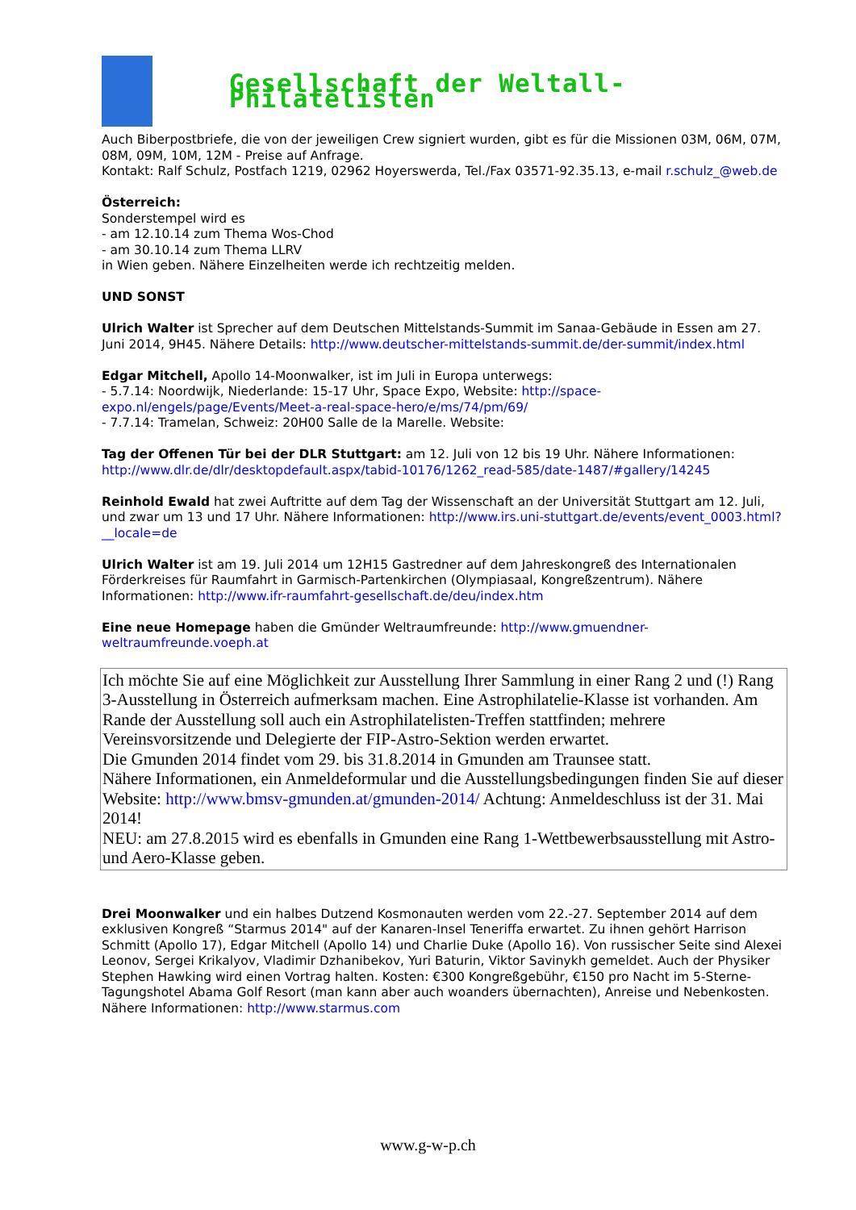Gesellschaft der Weltall-Philatelisten
Auch Biberpostbriefe, die von der jeweiligen Crew signiert wurden, gibt es für die Missionen 03M, 06M, 07M, 08M, 09M, 10M, 12M - Preise auf Anfrage.
Kontakt: Ralf Schulz, Postfach 1219, 02962 Hoyerswerda, Tel./Fax 03571-92.35.13, e-mail r.schulz_@web.de
Österreich:
Sonderstempel wird es
- am 12.10.14 zum Thema Wos-Chod
- am 30.10.14 zum Thema LLRV
in Wien geben. Nähere Einzelheiten werde ich rechtzeitig melden.
UND SONST
Ulrich Walter ist Sprecher auf dem Deutschen Mittelstands-Summit im Sanaa-Gebäude in Essen am 27. Juni 2014, 9H45. Nähere Details: http://www.deutscher-mittelstands-summit.de/der-summit/index.html
Edgar Mitchell, Apollo 14-Moonwalker, ist im Juli in Europa unterwegs:
- 5.7.14: Noordwijk, Niederlande: 15-17 Uhr, Space Expo, Website: http://space-expo.nl/engels/page/Events/Meet-a-real-space-hero/e/ms/74/pm/69/
- 7.7.14: Tramelan, Schweiz: 20H00 Salle de la Marelle. Website:
Tag der Offenen Tür bei der DLR Stuttgart: am 12. Juli von 12 bis 19 Uhr. Nähere Informationen: http://www.dlr.de/dlr/desktopdefault.aspx/tabid-10176/1262_read-585/date-1487/#gallery/14245
Reinhold Ewald hat zwei Auftritte auf dem Tag der Wissenschaft an der Universität Stuttgart am 12. Juli, und zwar um 13 und 17 Uhr. Nähere Informationen: http://www.irs.uni-stuttgart.de/events/event_0003.html?__locale=de
Ulrich Walter ist am 19. Juli 2014 um 12H15 Gastredner auf dem Jahreskongreß des Internationalen Förderkreises für Raumfahrt in Garmisch-Partenkirchen (Olympiasaal, Kongreßzentrum). Nähere Informationen: http://www.ifr-raumfahrt-gesellschaft.de/deu/index.htm
Eine neue Homepage haben die Gmünder Weltraumfreunde: http://www.gmuendner-weltraumfreunde.voeph.at
Ich möchte Sie auf eine Möglichkeit zur Ausstellung Ihrer Sammlung in einer Rang 2 und (!) Rang 3-Ausstellung in Österreich aufmerksam machen. Eine Astrophilatelie-Klasse ist vorhanden. Am Rande der Ausstellung soll auch ein Astrophilatelisten-Treffen stattfinden; mehrere Vereinsvorsitzende und Delegierte der FIP-Astro-Sektion werden erwartet.
Die Gmunden 2014 findet vom 29. bis 31.8.2014 in Gmunden am Traunsee statt.
Nähere Informationen, ein Anmeldeformular und die Ausstellungsbedingungen finden Sie auf dieser Website: http://www.bmsv-gmunden.at/gmunden-2014/ Achtung: Anmeldeschluss ist der 31. Mai 2014!
NEU: am 27.8.2015 wird es ebenfalls in Gmunden eine Rang 1-Wettbewerbsausstellung mit Astro- und Aero-Klasse geben.
Drei Moonwalker und ein halbes Dutzend Kosmonauten werden vom 22.-27. September 2014 auf dem exklusiven Kongreß “Starmus 2014" auf der Kanaren-Insel Teneriffa erwartet. Zu ihnen gehört Harrison Schmitt (Apollo 17), Edgar Mitchell (Apollo 14) und Charlie Duke (Apollo 16). Von russischer Seite sind Alexei Leonov, Sergei Krikalyov, Vladimir Dzhanibekov, Yuri Baturin, Viktor Savinykh gemeldet. Auch der Physiker Stephen Hawking wird einen Vortrag halten. Kosten: €300 Kongreßgebühr, €150 pro Nacht im 5-Sterne-Tagungshotel Abama Golf Resort (man kann aber auch woanders übernachten), Anreise und Nebenkosten. Nähere Informationen: http://www.starmus.com
www.g-w-p.ch